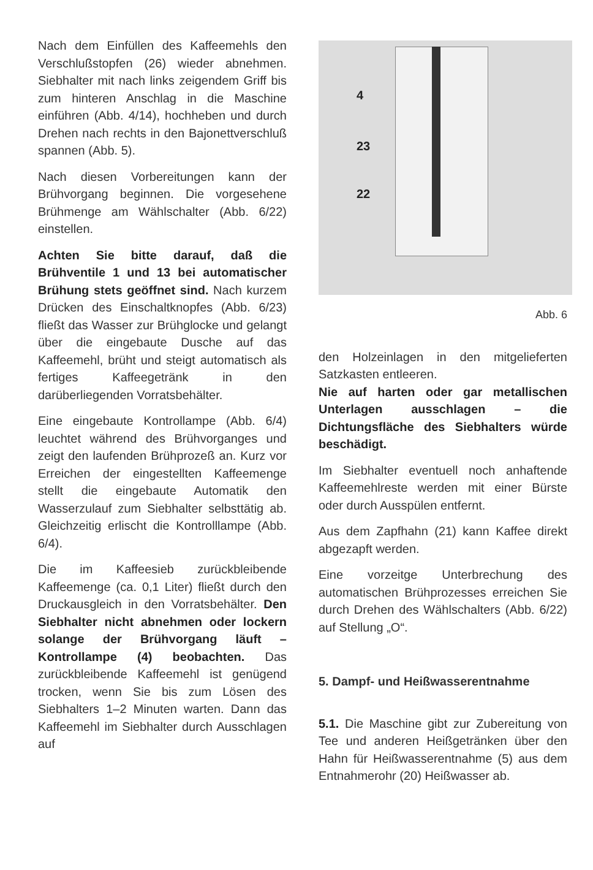Nach dem Einfüllen des Kaffeemehls den Verschlußstopfen (26) wieder abnehmen. Siebhalter mit nach links zeigendem Griff bis zum hinteren Anschlag in die Maschine einführen (Abb. 4/14), hochheben und durch Drehen nach rechts in den Bajonettverschluß spannen (Abb. 5).
Nach diesen Vorbereitungen kann der Brühvorgang beginnen. Die vorgesehene Brühmenge am Wählschalter (Abb. 6/22) einstellen.
Achten Sie bitte darauf, daß die Brühventile 1 und 13 bei automatischer Brühung stets geöffnet sind. Nach kurzem Drücken des Einschaltknopfes (Abb. 6/23) fließt das Wasser zur Brühglocke und gelangt über die eingebaute Dusche auf das Kaffeemehl, brüht und steigt automatisch als fertiges Kaffeegetränk in den darüberliegenden Vorratsbehälter.
Eine eingebaute Kontrollampe (Abb. 6/4) leuchtet während des Brühvorganges und zeigt den laufenden Brühprozeß an. Kurz vor Erreichen der eingestellten Kaffeemenge stellt die eingebaute Automatik den Wasserzulauf zum Siebhalter selbsttätig ab. Gleichzeitig erlischt die Kontrolllampe (Abb. 6/4).
Die im Kaffeesieb zurückbleibende Kaffeemenge (ca. 0,1 Liter) fließt durch den Druckausgleich in den Vorratsbehälter. Den Siebhalter nicht abnehmen oder lockern solange der Brühvorgang läuft – Kontrollampe (4) beobachten. Das zurückbleibende Kaffeemehl ist genügend trocken, wenn Sie bis zum Lösen des Siebhalters 1–2 Minuten warten. Dann das Kaffeemehl im Siebhalter durch Ausschlagen auf
4
23
22
Abb. 6
den Holzeinlagen in den mitgelieferten Satzkasten entleeren.
Nie auf harten oder gar metallischen Unterlagen ausschlagen – die Dichtungsfläche des Siebhalters würde beschädigt.
Im Siebhalter eventuell noch anhaftende Kaffeemehlreste werden mit einer Bürste oder durch Ausspülen entfernt.
Aus dem Zapfhahn (21) kann Kaffee direkt abgezapft werden.
Eine vorzeitge Unterbrechung des automatischen Brühprozesses erreichen Sie durch Drehen des Wählschalters (Abb. 6/22) auf Stellung „O“.
5. Dampf- und Heißwasserentnahme
5.1. Die Maschine gibt zur Zubereitung von Tee und anderen Heißgetränken über den Hahn für Heißwasserentnahme (5) aus dem Entnahmerohr (20) Heißwasser ab.